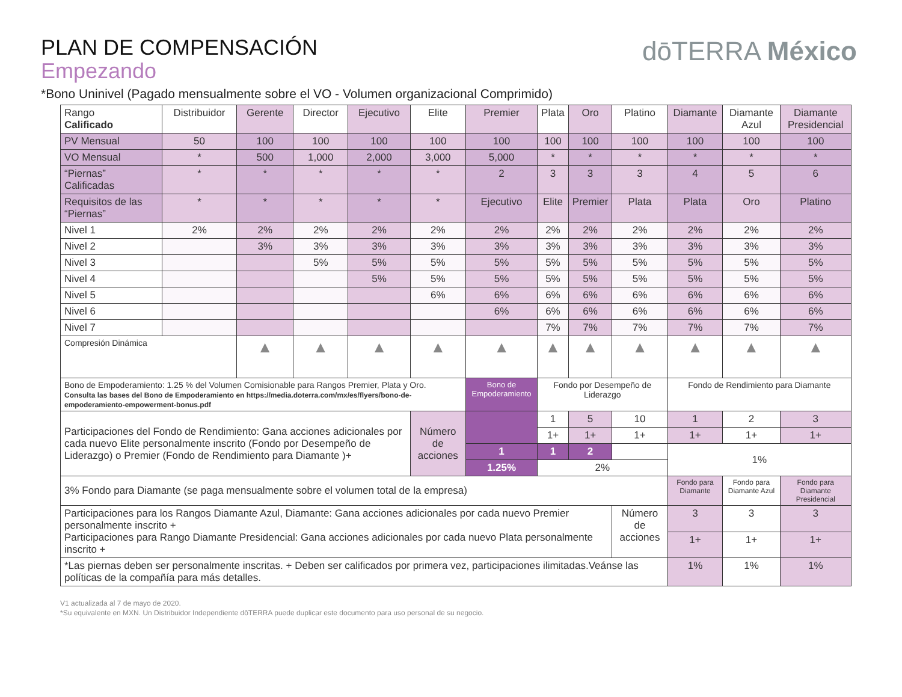dōTERRA México
PLAN DE COMPENSACIÓN
Empezando
*Bono Uninivel (Pagado mensualmente sobre el VO - Volumen organizacional Comprimido)
| Rango Calificado | Distribuidor | Gerente | Director | Ejecutivo | Elite | Premier | Plata | Oro | Platino | Diamante | Diamante Azul | Diamante Presidencial |
| --- | --- | --- | --- | --- | --- | --- | --- | --- | --- | --- | --- | --- |
| PV Mensual | 50 | 100 | 100 | 100 | 100 | 100 | 100 | 100 | 100 | 100 | 100 | 100 |
| VO Mensual | * | 500 | 1,000 | 2,000 | 3,000 | 5,000 | * | * | * | * | * | * |
| “Piernas” Calificadas | * | * | * | * | * | 2 | 3 | 3 | 3 | 4 | 5 | 6 |
| Requisitos de las “Piernas” | * | * | * | * | * | Ejecutivo | Elite | Premier | Plata | Plata | Oro | Platino |
| Nivel 1 | 2% | 2% | 2% | 2% | 2% | 2% | 2% | 2% | 2% | 2% | 2% | 2% |
| Nivel 2 | | 3% | 3% | 3% | 3% | 3% | 3% | 3% | 3% | 3% | 3% | 3% |
| Nivel 3 | | | 5% | 5% | 5% | 5% | 5% | 5% | 5% | 5% | 5% | 5% |
| Nivel 4 | | | | 5% | 5% | 5% | 5% | 5% | 5% | 5% | 5% | 5% |
| Nivel 5 | | | | | 6% | 6% | 6% | 6% | 6% | 6% | 6% | 6% |
| Nivel 6 | | | | | | 6% | 6% | 6% | 6% | 6% | 6% | 6% |
| Nivel 7 | | | | | | | 7% | 7% | 7% | 7% | 7% | 7% |
| Compresión Dinámica | | ▲ | ▲ | ▲ | ▲ | ▲ | ▲ | ▲ | ▲ | ▲ | ▲ | ▲ |
| Bono de Empoderamiento: 1.25 % del Volumen Comisionable para Rangos Premier, Plata y Oro. Consulta las bases del Bono de Empoderamiento en https://media.doterra.com/mx/es/flyers/bono-de-empoderamiento-empowerment-bonus.pdf | | | | | | Bono de Empoderamiento | Fondo por Desempeño de Liderazgo | | | Fondo de Rendimiento para Diamante | | |
| Participaciones del Fondo de Rendimiento: Gana acciones adicionales por cada nuevo Elite personalmente inscrito (Fondo por Desempeño de Liderazgo) o Premier (Fondo de Rendimiento para Diamante )+ | | | | | Número de acciones | | 1 | 5 | 10 | 1 | 2 | 3 |
| | | | | | | | 1+ | 1+ | 1+ | 1+ | 1+ | 1+ |
| | | | | | | 1 | 1 | 2 | | 1% | | |
| | | | | | | 1.25% | 2% | | | | | |
| 3% Fondo para Diamante (se paga mensualmente sobre el volumen total de la empresa) | | | | | | | | | | Fondo para Diamante | Fondo para Diamante Azul | Fondo para Diamante Presidencial |
| Participaciones para los Rangos Diamante Azul, Diamante: Gana acciones adicionales por cada nuevo Premier personalmente inscrito + Participaciones para Rango Diamante Presidencial: Gana acciones adicionales por cada nuevo Plata personalmente inscrito + | | | | | | | | | Número de acciones | 3 | 3 | 3 |
| | | | | | | | | | | 1+ | 1+ | 1+ |
| *Las piernas deben ser personalmente inscritas. + Deben ser calificados por primera vez, participaciones ilimitadas.Veánse las políticas de la compañía para más detalles. | | | | | | | | | | 1% | 1% | 1% |
V1 actualizada al 7 de mayo de 2020.
*Su equivalente en MXN. Un Distribuidor Independiente dōTERRA puede duplicar este documento para uso personal de su negocio.